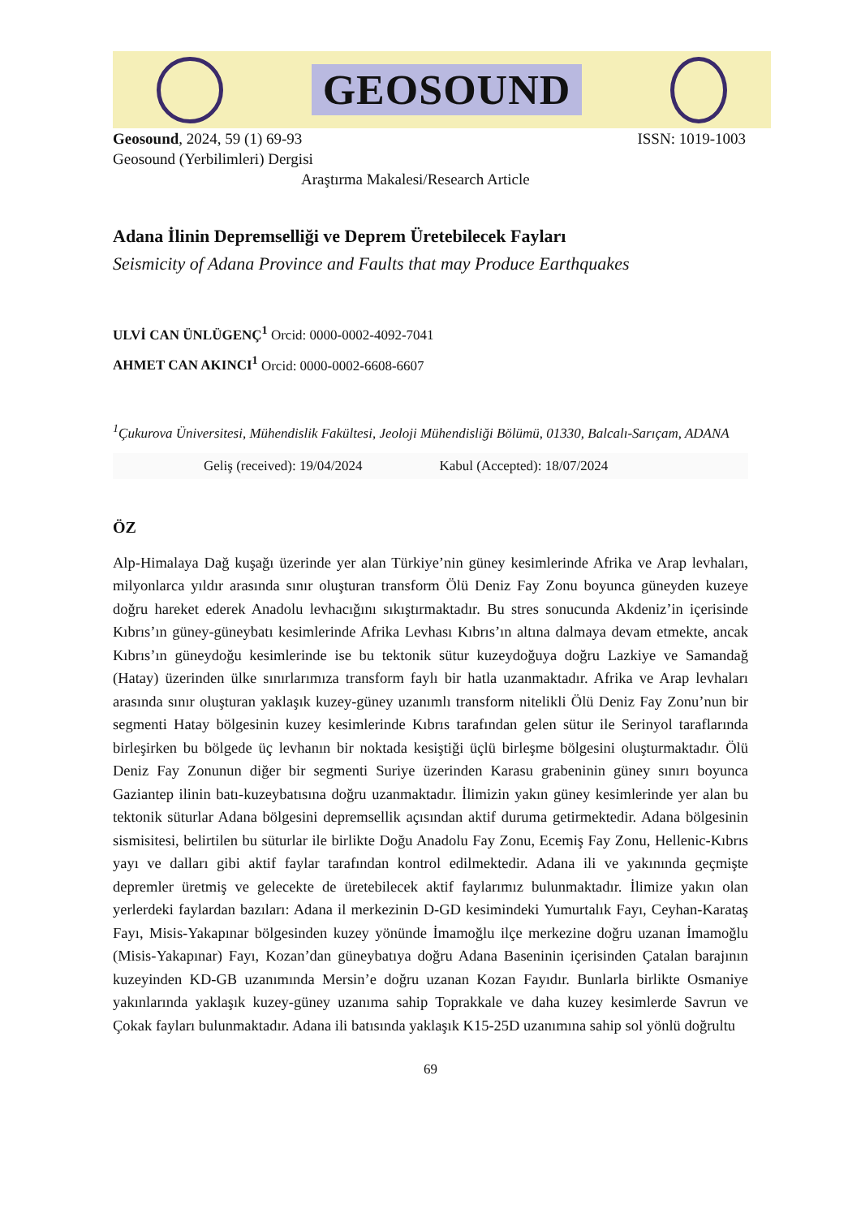GEOSOUND
Geosound, 2024, 59 (1) 69-93 ISSN: 1019-1003
Geosound (Yerbilimleri) Dergisi
Araştırma Makalesi/Research Article
Adana İlinin Depremselliği ve Deprem Üretebilecek Fayları
Seismicity of Adana Province and Faults that may Produce Earthquakes
ULVİ CAN ÜNLÜGENÇ<sup>1</sup> Orcid: 0000-0002-4092-7041
AHMET CAN AKINCI<sup>1</sup> Orcid: 0000-0002-6608-6607
<sup>1</sup> Çukurova Üniversitesi, Mühendislik Fakültesi, Jeoloji Mühendisliği Bölümü, 01330, Balcalı-Sarıçam, ADANA
Geliş (received): 19/04/2024 Kabul (Accepted): 18/07/2024
ÖZ
Alp-Himalaya Dağ kuşağı üzerinde yer alan Türkiye’nin güney kesimlerinde Afrika ve Arap levhaları, milyonlarca yıldır arasında sınır oluşturan transform Ölü Deniz Fay Zonu boyunca güneyden kuzeye doğru hareket ederek Anadolu levhacığını sıkıştırmaktadır. Bu stres sonucunda Akdeniz’in içerisinde Kıbrıs’ın güney-güneybatı kesimlerinde Afrika Levhası Kıbrıs’ın altına dalmaya devam etmekte, ancak Kıbrıs’ın güneydoğu kesimlerinde ise bu tektonik sütur kuzeydoğuya doğru Lazkiye ve Samandağ (Hatay) üzerinden ülke sınırlarımıza transform faylı bir hatla uzanmaktadır. Afrika ve Arap levhaları arasında sınır oluşturan yaklaşık kuzey-güney uzanımlı transform nitelikli Ölü Deniz Fay Zonu’nun bir segmenti Hatay bölgesinin kuzey kesimlerinde Kıbrıs tarafından gelen sütur ile Serinyol taraflarında birleşirken bu bölgede üç levhanın bir noktada kesiştiği üçlü birleşme bölgesini oluşturmaktadır. Ölü Deniz Fay Zonunun diğer bir segmenti Suriye üzerinden Karasu grabeninin güney sınırı boyunca Gaziantep ilinin batı-kuzeybatısına doğru uzanmaktadır. İlimizin yakın güney kesimlerinde yer alan bu tektonik süturlar Adana bölgesini depremsellik açısından aktif duruma getirmektedir. Adana bölgesinin sismisitesi, belirtilen bu süturlar ile birlikte Doğu Anadolu Fay Zonu, Ecemiş Fay Zonu, Hellenic-Kıbrıs yayı ve dalları gibi aktif faylar tarafından kontrol edilmektedir. Adana ili ve yakınında geçmişte depremler üretmiş ve gelecekte de üretebilecek aktif faylarımız bulunmaktadır. İlimize yakın olan yerlerdeki faylardan bazıları: Adana il merkezinin D-GD kesimindeki Yumurtalık Fayı, Ceyhan-Karataş Fayı, Misis-Yakapınar bölgesinden kuzey yönünde İmamoğlu ilçe merkezine doğru uzanan İmamoğlu (Misis-Yakapınar) Fayı, Kozan’dan güneybatıya doğru Adana Baseninin içerisinden Çatalan barajının kuzeyinden KD-GB uzanımında Mersin’e doğru uzanan Kozan Fayıdır. Bunlarla birlikte Osmaniye yakınlarında yaklaşık kuzey-güney uzanıma sahip Toprakkale ve daha kuzey kesimlerde Savrun ve Çokak fayları bulunmaktadır. Adana ili batısında yaklaşık K15-25D uzanımına sahip sol yönlü doğrultu
69